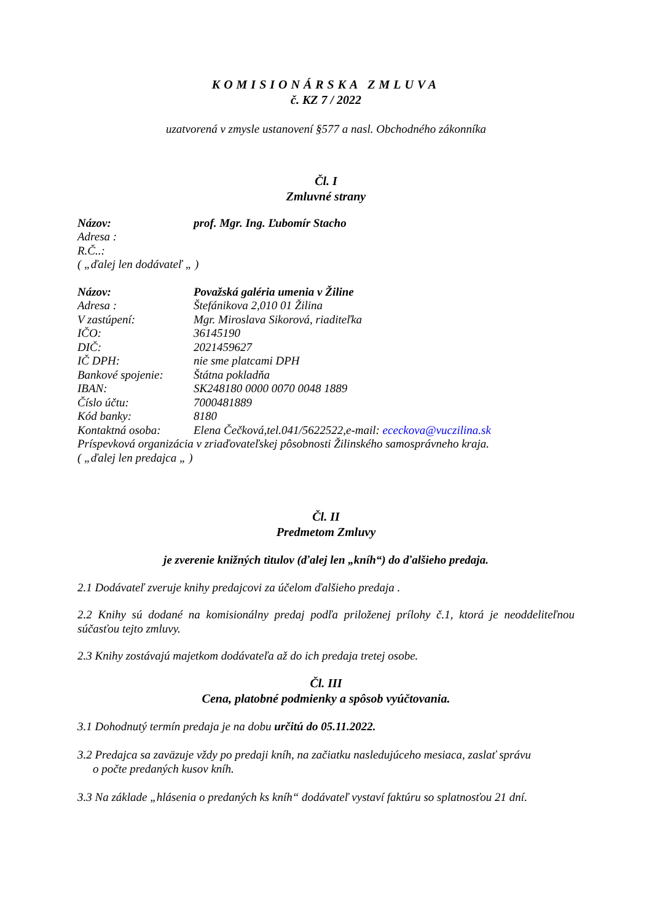KOMISIONÁRSKA ZMLUVA
č. KZ 7 / 2022
uzatvorená v zmysle ustanovení §577 a nasl. Obchodného zákonníka
Čl. I
Zmluvné strany
| Názov: | prof. Mgr. Ing. Ľubomír Stacho |
| Adresa : | |
| R.Č..: | |
| ( „ďalej len dodávateľ „ ) | |
| Názov: | Považská galéria umenia v Žiline |
| Adresa : | Štefánikova 2,010 01 Žilina |
| V zastúpení: | Mgr. Miroslava Sikorová, riaditeľka |
| IČO: | 36145190 |
| DIČ: | 2021459627 |
| IČ DPH: | nie sme platcami DPH |
| Bankové spojenie: | Štátna pokladňa |
| IBAN: | SK248180 0000 0070 0048 1889 |
| Číslo účtu: | 7000481889 |
| Kód banky: | 8180 |
| Kontaktná osoba: | Elena Čečková,tel.041/5622522,e-mail: ececkova@vuczilina.sk |
| Príspevková organizácia v zriaďovateľskej pôsobnosti Žilinského samosprávneho kraja. | |
| ( „ďalej len predajca „ ) | |
Čl. II
Predmetom Zmluvy
je zverenie knižných titulov (ďalej len „kníh“) do ďalšieho predaja.
2.1 Dodávateľ zveruje knihy predajcovi za účelom ďalšieho predaja .
2.2 Knihy sú dodané na komisionálny predaj podľa priloženej prílohy č.1, ktorá je neoddeliteľnou súčasťou tejto zmluvy.
2.3 Knihy zostávajú majetkom dodávateľa až do ich predaja tretej osobe.
Čl. III
Cena, platobné podmienky a spôsob vyúčtovania.
3.1 Dohodnutý termín predaja je na dobu určitú do 05.11.2022.
3.2 Predajca sa zaväzuje vždy po predaji kníh, na začiatku nasledujúceho mesiaca, zaslať správu
o počte predaných kusov kníh.
3.3 Na základe „hlásenia o predaných ks kníh“ dodávateľ vystaví faktúru so splatnosťou 21 dní.